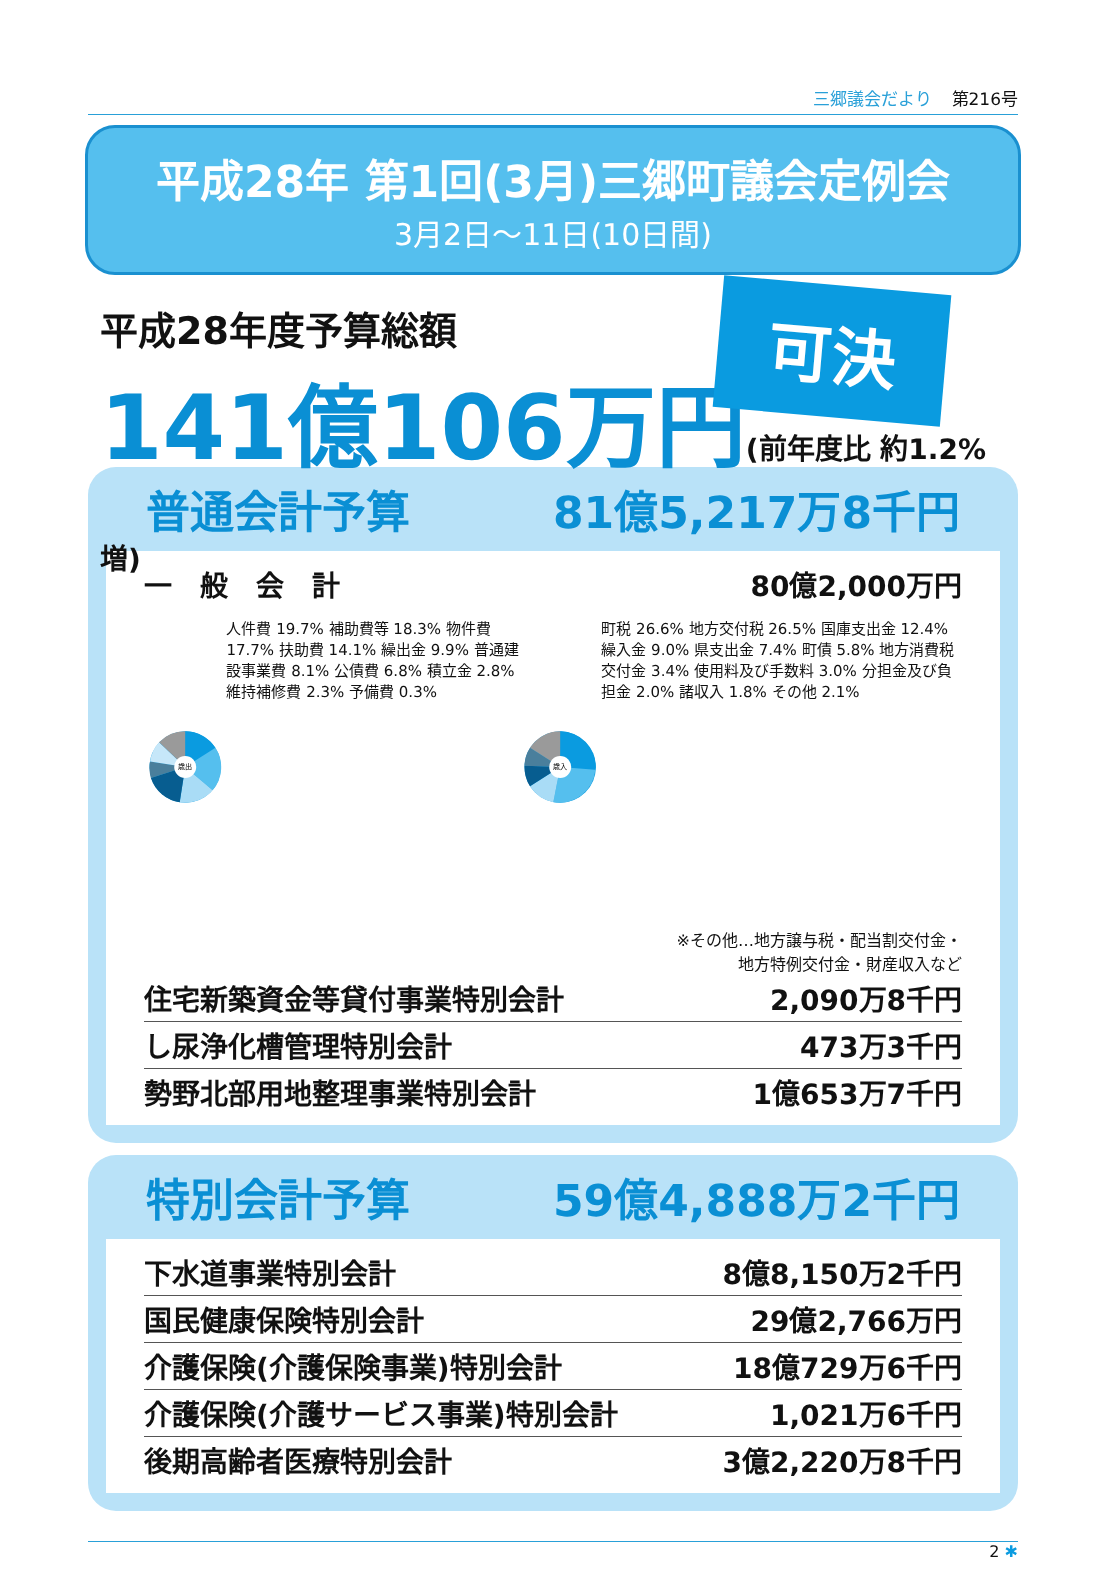三郷議会だより 第216号
平成28年 第1回(3月)三郷町議会定例会
3月2日～11日(10日間)
平成28年度予算総額
141億106万円(前年度比 約1.2%増)
可決
普通会計予算 81億5,217万8千円
| 一 般 会 計 | 80億2,000万円 |
歳出
人件費 19.7% 補助費等 18.3% 物件費 17.7% 扶助費 14.1% 繰出金 9.9% 普通建設事業費 8.1% 公債費 6.8% 積立金 2.8% 維持補修費 2.3% 予備費 0.3%
歳入
町税 26.6% 地方交付税 26.5% 国庫支出金 12.4% 繰入金 9.0% 県支出金 7.4% 町債 5.8% 地方消費税交付金 3.4% 使用料及び手数料 3.0% 分担金及び負担金 2.0% 諸収入 1.8% その他 2.1%
※その他…地方譲与税・配当割交付金・
地方特例交付金・財産収入など
| 住宅新築資金等貸付事業特別会計 | 2,090万8千円 |
| し尿浄化槽管理特別会計 | 473万3千円 |
| 勢野北部用地整理事業特別会計 | 1億653万7千円 |
特別会計予算 59億4,888万2千円
| 下水道事業特別会計 | 8億8,150万2千円 |
| 国民健康保険特別会計 | 29億2,766万円 |
| 介護保険(介護保険事業)特別会計 | 18億729万6千円 |
| 介護保険(介護サービス事業)特別会計 | 1,021万6千円 |
| 後期高齢者医療特別会計 | 3億2,220万8千円 |
2 ✱